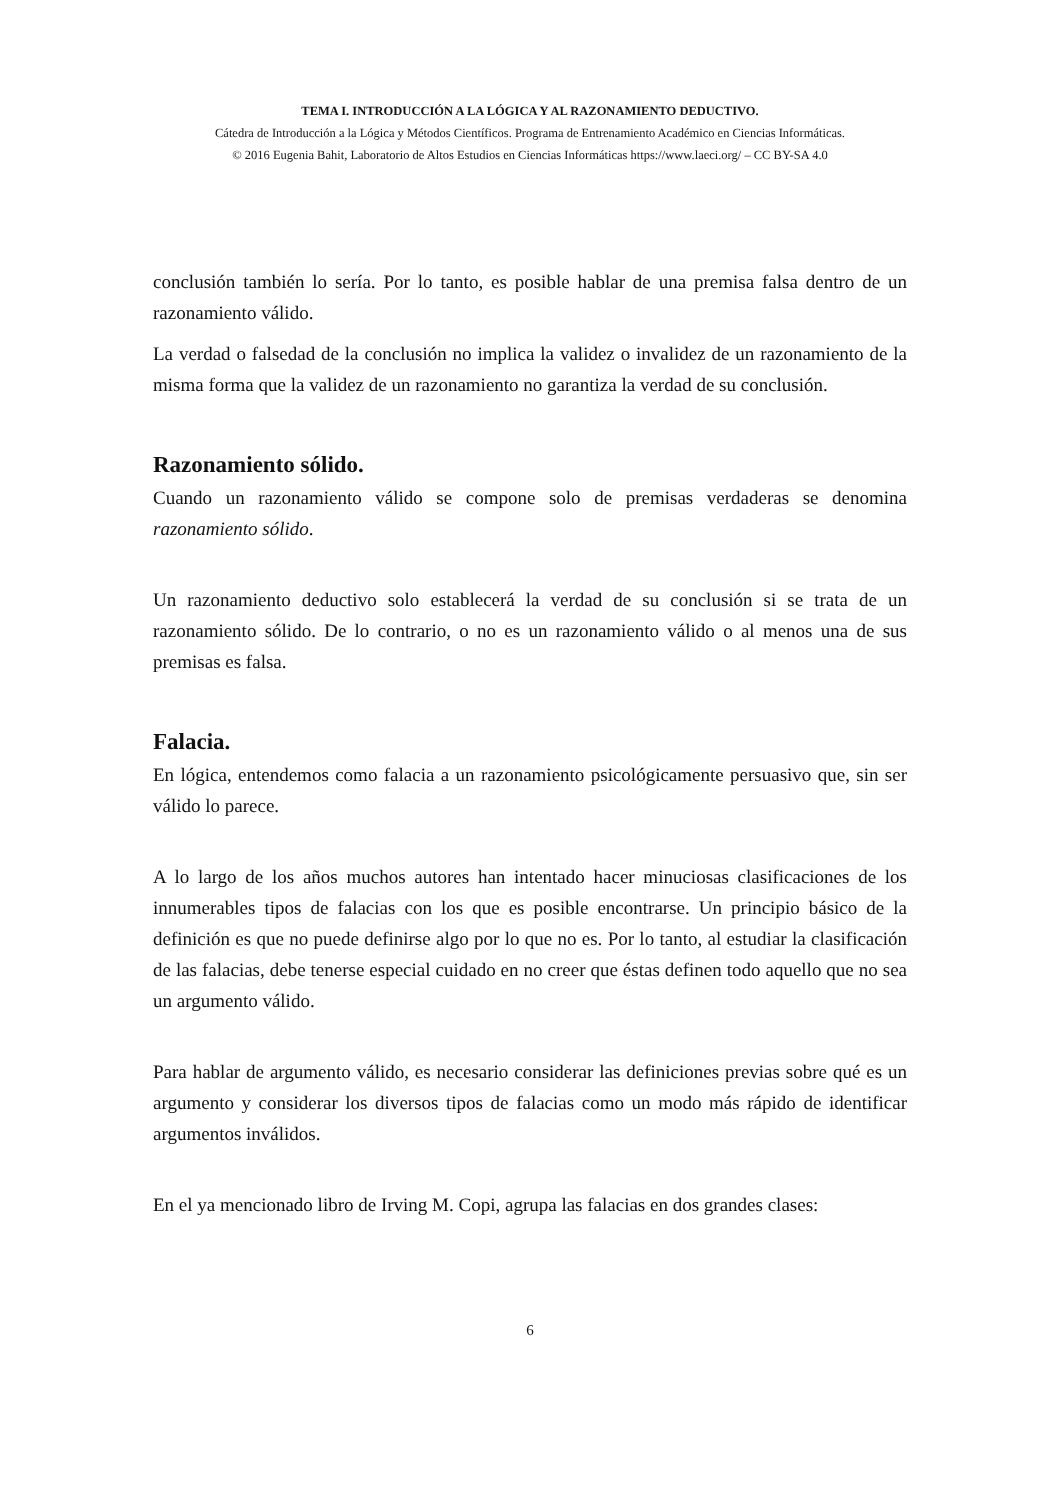TEMA I. INTRODUCCIÓN A LA LÓGICA Y AL RAZONAMIENTO DEDUCTIVO.
Cátedra de Introducción a la Lógica y Métodos Científicos. Programa de Entrenamiento Académico en Ciencias Informáticas.
© 2016 Eugenia Bahit, Laboratorio de Altos Estudios en Ciencias Informáticas https://www.laeci.org/ – CC BY-SA 4.0
conclusión también lo sería. Por lo tanto, es posible hablar de una premisa falsa dentro de un razonamiento válido.
La verdad o falsedad de la conclusión no implica la validez o invalidez de un razonamiento de la misma forma que la validez de un razonamiento no garantiza la verdad de su conclusión.
Razonamiento sólido.
Cuando un razonamiento válido se compone solo de premisas verdaderas se denomina razonamiento sólido.
Un razonamiento deductivo solo establecerá la verdad de su conclusión si se trata de un razonamiento sólido. De lo contrario, o no es un razonamiento válido o al menos una de sus premisas es falsa.
Falacia.
En lógica, entendemos como falacia a un razonamiento psicológicamente persuasivo que, sin ser válido lo parece.
A lo largo de los años muchos autores han intentado hacer minuciosas clasificaciones de los innumerables tipos de falacias con los que es posible encontrarse. Un principio básico de la definición es que no puede definirse algo por lo que no es. Por lo tanto, al estudiar la clasificación de las falacias, debe tenerse especial cuidado en no creer que éstas definen todo aquello que no sea un argumento válido.
Para hablar de argumento válido, es necesario considerar las definiciones previas sobre qué es un argumento y considerar los diversos tipos de falacias como un modo más rápido de identificar argumentos inválidos.
En el ya mencionado libro de Irving M. Copi, agrupa las falacias en dos grandes clases:
6